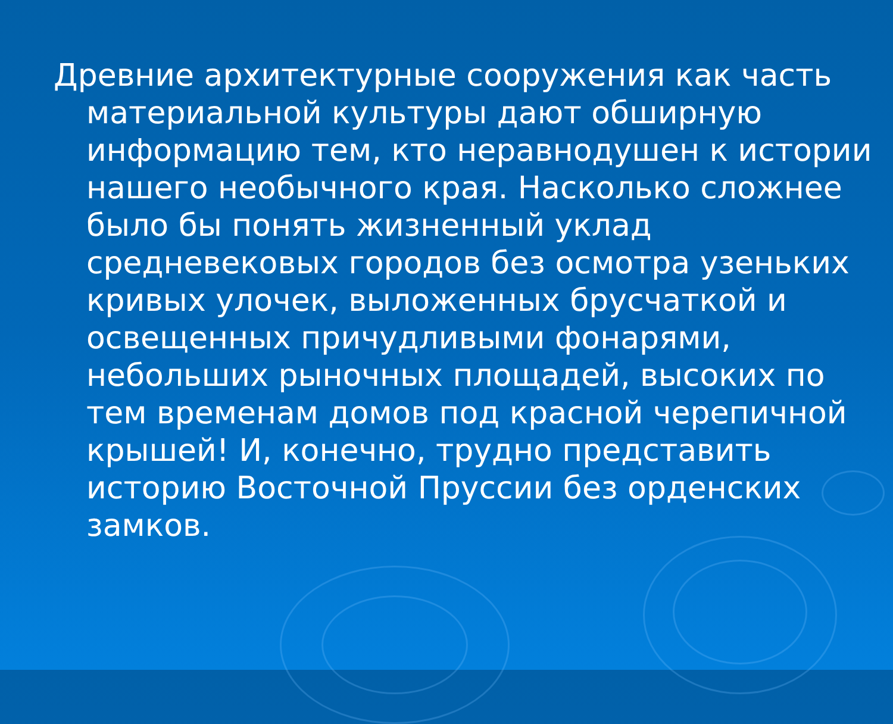Древние архитектурные сооружения как часть материальной культуры дают обширную информацию тем, кто неравнодушен к истории нашего необычного края. Насколько сложнее было бы понять жизненный уклад средневековых городов без осмотра узеньких кривых улочек, выложенных брусчаткой и освещенных причудливыми фонарями, небольших рыночных площадей, высоких по тем временам домов под красной черепичной крышей! И, конечно, трудно представить историю Восточной Пруссии без орденских замков.